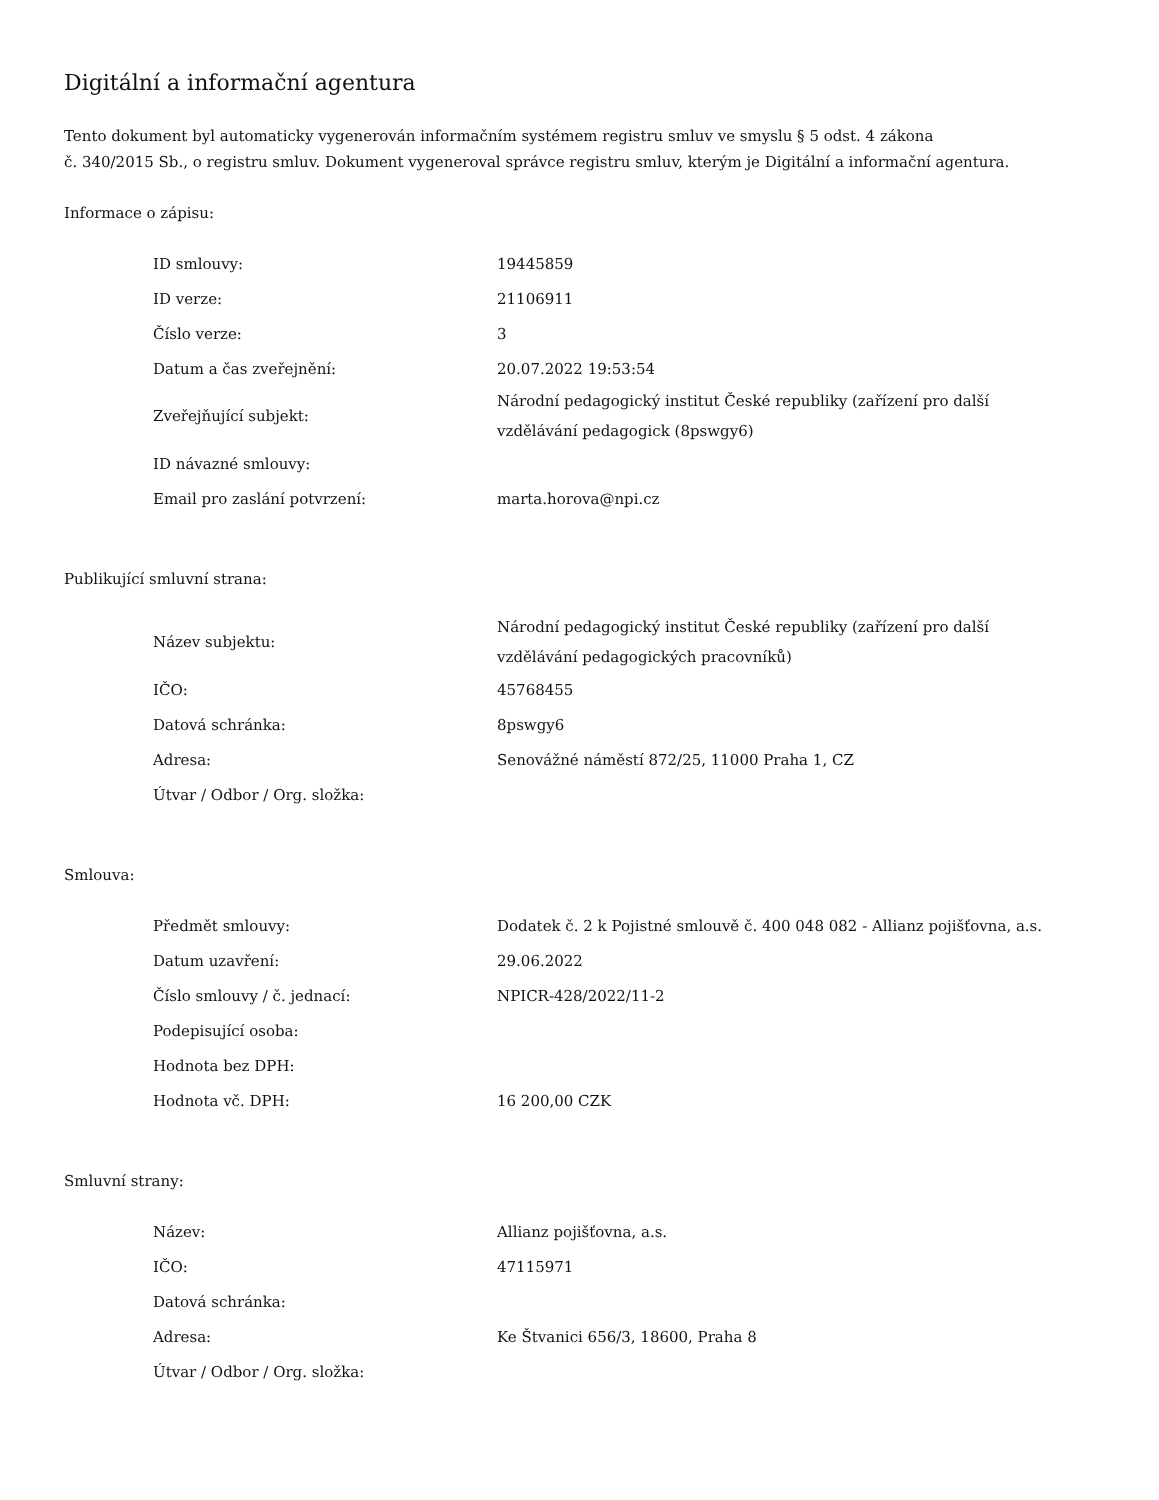Digitální a informační agentura
Tento dokument byl automaticky vygenerován informačním systémem registru smluv ve smyslu § 5 odst. 4 zákona
č. 340/2015 Sb., o registru smluv. Dokument vygeneroval správce registru smluv, kterým je Digitální a informační agentura.
Informace o zápisu:
| ID smlouvy: | 19445859 |
| ID verze: | 21106911 |
| Číslo verze: | 3 |
| Datum a čas zveřejnění: | 20.07.2022 19:53:54 |
| Zveřejňující subjekt: | Národní pedagogický institut České republiky (zařízení pro další vzdělávání pedagogick (8pswgy6) |
| ID návazné smlouvy: | |
| Email pro zaslání potvrzení: | marta.horova@npi.cz |
Publikující smluvní strana:
| Název subjektu: | Národní pedagogický institut České republiky (zařízení pro další vzdělávání pedagogických pracovníků) |
| IČO: | 45768455 |
| Datová schránka: | 8pswgy6 |
| Adresa: | Senovážné náměstí 872/25, 11000 Praha 1, CZ |
| Útvar / Odbor / Org. složka: | |
Smlouva:
| Předmět smlouvy: | Dodatek č. 2 k Pojistné smlouvě č. 400 048 082 - Allianz pojišťovna, a.s. |
| Datum uzavření: | 29.06.2022 |
| Číslo smlouvy / č. jednací: | NPICR-428/2022/11-2 |
| Podepisující osoba: | |
| Hodnota bez DPH: | |
| Hodnota vč. DPH: | 16 200,00 CZK |
Smluvní strany:
| Název: | Allianz pojišťovna, a.s. |
| IČO: | 47115971 |
| Datová schránka: | |
| Adresa: | Ke Štvanici 656/3, 18600, Praha 8 |
| Útvar / Odbor / Org. složka: | |